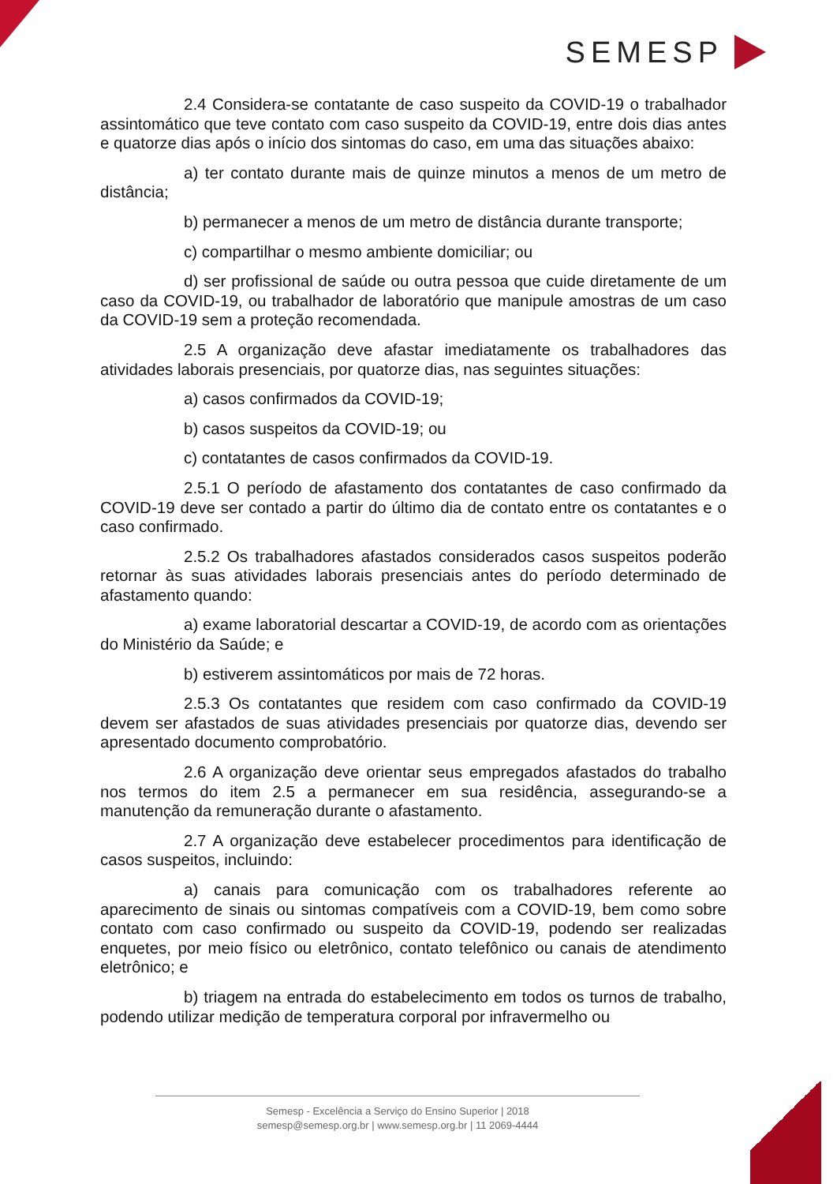SEMESP
2.4 Considera-se contatante de caso suspeito da COVID-19 o trabalhador assintomático que teve contato com caso suspeito da COVID-19, entre dois dias antes e quatorze dias após o início dos sintomas do caso, em uma das situações abaixo:
a) ter contato durante mais de quinze minutos a menos de um metro de distância;
b) permanecer a menos de um metro de distância durante transporte;
c) compartilhar o mesmo ambiente domiciliar; ou
d) ser profissional de saúde ou outra pessoa que cuide diretamente de um caso da COVID-19, ou trabalhador de laboratório que manipule amostras de um caso da COVID-19 sem a proteção recomendada.
2.5 A organização deve afastar imediatamente os trabalhadores das atividades laborais presenciais, por quatorze dias, nas seguintes situações:
a) casos confirmados da COVID-19;
b) casos suspeitos da COVID-19; ou
c) contatantes de casos confirmados da COVID-19.
2.5.1 O período de afastamento dos contatantes de caso confirmado da COVID-19 deve ser contado a partir do último dia de contato entre os contatantes e o caso confirmado.
2.5.2 Os trabalhadores afastados considerados casos suspeitos poderão retornar às suas atividades laborais presenciais antes do período determinado de afastamento quando:
a) exame laboratorial descartar a COVID-19, de acordo com as orientações do Ministério da Saúde; e
b) estiverem assintomáticos por mais de 72 horas.
2.5.3 Os contatantes que residem com caso confirmado da COVID-19 devem ser afastados de suas atividades presenciais por quatorze dias, devendo ser apresentado documento comprobatório.
2.6 A organização deve orientar seus empregados afastados do trabalho nos termos do item 2.5 a permanecer em sua residência, assegurando-se a manutenção da remuneração durante o afastamento.
2.7 A organização deve estabelecer procedimentos para identificação de casos suspeitos, incluindo:
a) canais para comunicação com os trabalhadores referente ao aparecimento de sinais ou sintomas compatíveis com a COVID-19, bem como sobre contato com caso confirmado ou suspeito da COVID-19, podendo ser realizadas enquetes, por meio físico ou eletrônico, contato telefônico ou canais de atendimento eletrônico; e
b) triagem na entrada do estabelecimento em todos os turnos de trabalho, podendo utilizar medição de temperatura corporal por infravermelho ou
Semesp - Excelência a Serviço do Ensino Superior | 2018
semesp@semesp.org.br | www.semesp.org.br | 11 2069-4444